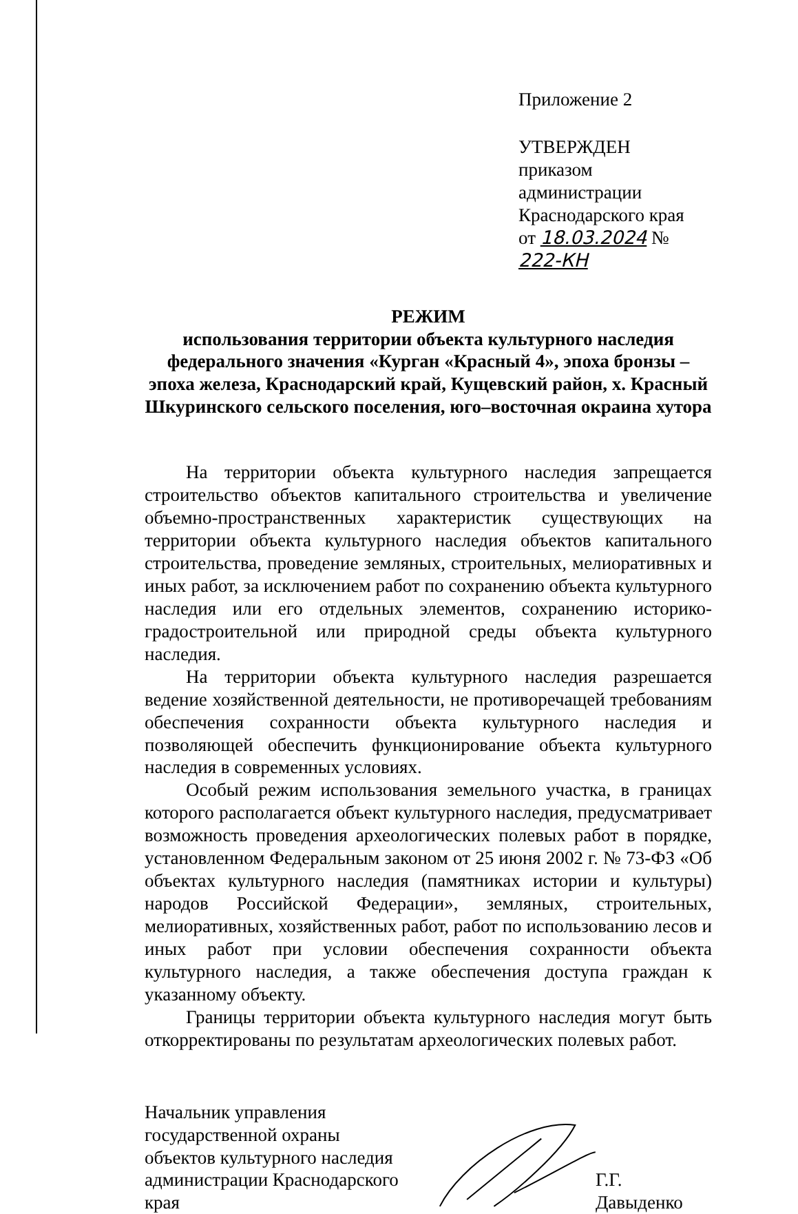Приложение 2
УТВЕРЖДЕН
приказом администрации
Краснодарского края
от 18.03.2024 № 222-КН
РЕЖИМ
использования территории объекта культурного наследия федерального значения «Курган «Красный 4», эпоха бронзы – эпоха железа, Краснодарский край, Кущевский район, х. Красный Шкуринского сельского поселения, юго–восточная окраина хутора
На территории объекта культурного наследия запрещается строительство объектов капитального строительства и увеличение объемно-пространственных характеристик существующих на территории объекта культурного наследия объектов капитального строительства, проведение земляных, строительных, мелиоративных и иных работ, за исключением работ по сохранению объекта культурного наследия или его отдельных элементов, сохранению историко-градостроительной или природной среды объекта культурного наследия.
На территории объекта культурного наследия разрешается ведение хозяйственной деятельности, не противоречащей требованиям обеспечения сохранности объекта культурного наследия и позволяющей обеспечить функционирование объекта культурного наследия в современных условиях.
Особый режим использования земельного участка, в границах которого располагается объект культурного наследия, предусматривает возможность проведения археологических полевых работ в порядке, установленном Федеральным законом от 25 июня 2002 г. № 73-ФЗ «Об объектах культурного наследия (памятниках истории и культуры) народов Российской Федерации», земляных, строительных, мелиоративных, хозяйственных работ, работ по использованию лесов и иных работ при условии обеспечения сохранности объекта культурного наследия, а также обеспечения доступа граждан к указанному объекту.
Границы территории объекта культурного наследия могут быть откорректированы по результатам археологических полевых работ.
Начальник управления
государственной охраны
объектов культурного наследия
администрации Краснодарского края
Г.Г. Давыденко